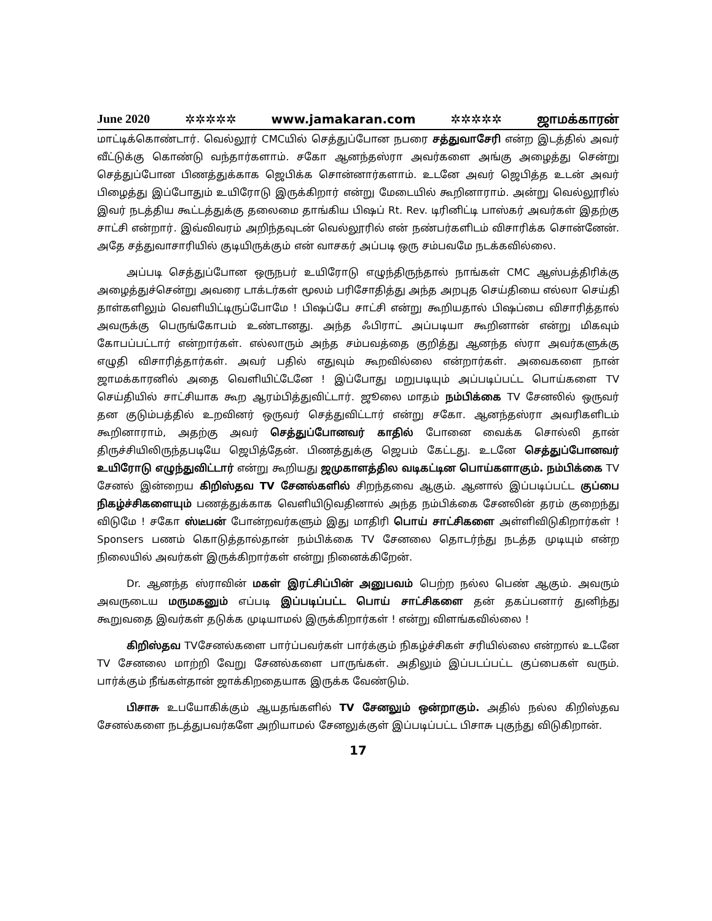June 2020 ✲✲✲✲✲ www.jamakaran.com ✲✲✲✲✲ ஜாமக்காரன்
மாட்டிக்கொண்டார். வெல்லூர் CMCயில் செத்துப்போன நபரை சத்துவாசேரி என்ற இடத்தில் அவர் வீட்டுக்கு கொண்டு வந்தார்களாம். சகோ ஆனந்தஸ்ரா அவர்களை அங்கு அழைத்து சென்று செத்துப்போன பிணத்துக்காக ஜெபிக்க சொன்னார்களாம். உடனே அவர் ஜெபித்த உடன் அவர் பிழைத்து இப்போதும் உயிரோடு இருக்கிறார் என்று மேடையில் கூறினாராம். அன்று வெல்லூரில் இவர் நடத்திய கூட்டத்துக்கு தலைமை தாங்கிய பிஷப் Rt. Rev. டிரினிட்டி பாஸ்கர் அவர்கள் இதற்கு சாட்சி என்றார். இவ்விவரம் அறிந்தவுடன் வெல்லூரில் என் நண்பர்களிடம் விசாரிக்க சொன்னேன். அதே சத்துவாசாரியில் குடியிருக்கும் என் வாசகர் அப்படி ஒரு சம்பவமே நடக்கவில்லை.
அப்படி செத்துப்போன ஒருநபர் உயிரோடு எழுந்திருந்தால் நாங்கள் CMC ஆஸ்பத்திரிக்கு அழைத்துச்சென்று அவரை டாக்டர்கள் மூலம் பரிசோதித்து அந்த அறபுத செய்தியை எல்லா செய்தி தாள்களிலும் வெளியிட்டிருப்போமே ! பிஷப்பே சாட்சி என்று கூறியதால் பிஷப்பை விசாரித்தால் அவருக்கு பெருங்கோபம் உண்டானது. அந்த ஃபிராட் அப்படியா கூறினான் என்று மிகவும் கோபப்பட்டார் என்றார்கள். எல்லாரும் அந்த சம்பவத்தை குறித்து ஆனந்த ஸ்ரா அவர்களுக்கு எழுதி விசாரித்தார்கள். அவர் பதில் எதுவும் கூறவில்லை என்றார்கள். அவைகளை நான் ஜாமக்காரனில் அதை வெளியிட்டேனே ! இப்போது மறுபடியும் அப்படிப்பட்ட பொய்களை TV செய்தியில் சாட்சியாக கூற ஆரம்பித்துவிட்டார். ஜூலை மாதம் நம்பிக்கை TV சேனலில் ஒருவர் தன குடும்பத்தில் உறவினர் ஒருவர் செத்துவிட்டார் என்று சகோ. ஆனந்தஸ்ரா அவரிகளிடம் கூறினாராம், அதற்கு அவர் செத்துப்போனவர் காதில் போனை வைக்க சொல்லி தான் திருச்சியிலிருந்தபடியே ஜெபித்தேன். பிணத்துக்கு ஜெபம் கேட்டது. உடனே செத்துப்போனவர் உயிரோடு எழுந்துவிட்டார் என்று கூறியது ஜமுகாளத்தில வடிகட்டின பொய்களாகும். நம்பிக்கை TV சேனல் இன்றைய கிறிஸ்தவ TV சேனல்களில் சிறந்தவை ஆகும். ஆனால் இப்படிப்பட்ட குப்பை நிகழ்ச்சிகளையும் பணத்துக்காக வெளியிடுவதினால் அந்த நம்பிக்கை சேனலின் தரம் குறைந்து விடுமே ! சகோ ஸ்டீபன் போன்றவர்களும் இது மாதிரி பொய் சாட்சிகளை அள்ளிவிடுகிறார்கள் ! Sponsers பணம் கொடுத்தால்தான் நம்பிக்கை TV சேனலை தொடர்ந்து நடத்த முடியும் என்ற நிலையில் அவர்கள் இருக்கிறார்கள் என்று நினைக்கிறேன்.
Dr. ஆனந்த ஸ்ராவின் மகள் இரட்சிப்பின் அனுபவம் பெற்ற நல்ல பெண் ஆகும். அவரும் அவருடைய மருமகனும் எப்படி இப்படிப்பட்ட பொய் சாட்சிகளை தன் தகப்பனார் துனிந்து கூறுவதை இவர்கள் தடுக்க முடியாமல் இருக்கிறார்கள் ! என்று விளங்கவில்லை !
கிறிஸ்தவ TVசேனல்களை பார்ப்பவர்கள் பார்க்கும் நிகழ்ச்சிகள் சரியில்லை என்றால் உடனே TV சேனலை மாற்றி வேறு சேனல்களை பாருங்கள். அதிலும் இப்படப்பட்ட குப்பைகள் வரும். பார்க்கும் நீங்கள்தான் ஜாக்கிறதையாக இருக்க வேண்டும்.
பிசாசு உபயோகிக்கும் ஆயதங்களில் TV சேனலும் ஒன்றாகும். அதில் நல்ல கிறிஸ்தவ சேனல்களை நடத்துபவர்களே அறியாமல் சேனலுக்குள் இப்படிப்பட்ட பிசாசு புகுந்து விடுகிறான்.
17